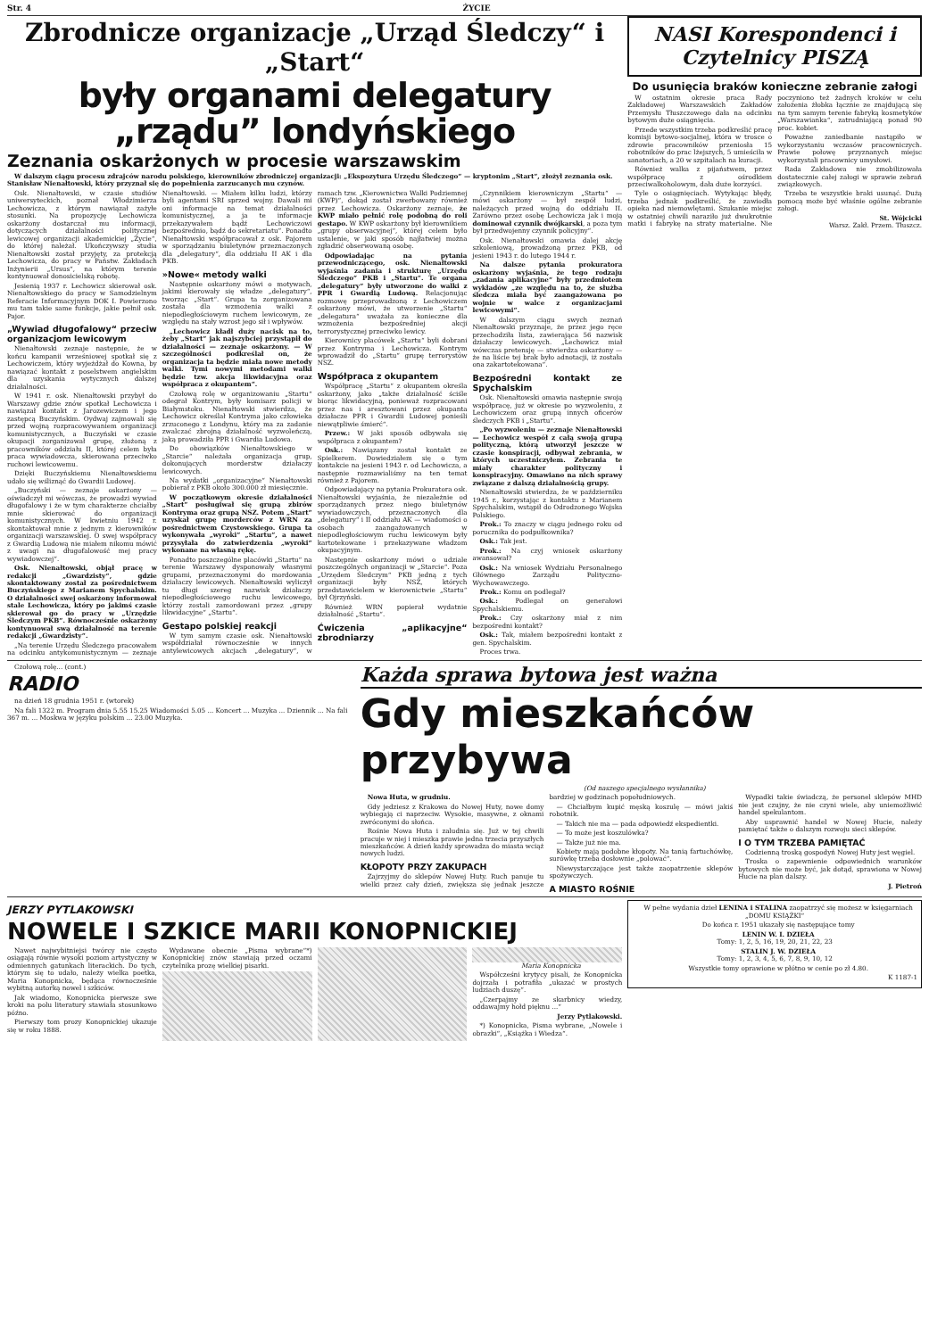Str. 4 ŻYCIE
Zbrodnicze organizacje „Urząd Śledczy“ i „Start“
były organami delegatury „rządu” londyńskiego
Zeznania oskarżonych w procesie warszawskim
W dalszym ciągu procesu zdrajców narodu polskiego, kierowników zbrodniczej organizacji: „Ekspozytura Urzędu Śledczego“ — kryptonim „Start“, złożył zeznania osk. Stanisław Nienałtowski, który przyznał się do popełnienia zarzucanych mu czynów.
Osk. Nienałtowski, w czasie studiów uniwersyteckich, poznał Włodzimierza Lechowicza, z którym nawiązał zażyłe stosunki. Na propozycję Lechowicza oskarżony dostarczał mu informacji, dotyczących działalności politycznej lewicowej organizacji akademickiej „Życie“, do której należał. Ukończywszy studia Nienałtowski został przyjęty, za protekcją Lechowicza, do pracy w Państw. Zakładach Inżynierii „Ursus“, na którym terenie kontynuował donosicielską robotę.
Jesienią 1937 r. Lechowicz skierował osk. Nienałtowskiego do pracy w Samodzielnym Referacie Informacyjnym DOK I. Powierzono mu tam takie same funkcje, jakie pełnił osk. Pajor.
„Wywiad długofalowy“ przeciw organizacjom lewicowym
Nienałtowski zeznaje następnie, że w końcu kampanii wrześniowej spotkał się z Lechowiczem, który wyjeżdżał do Kowna, by nawiązać kontakt z poselstwem angielskim dla uzyskania wytycznych dalszej działalności.
W 1941 r. osk. Nienałtowski przybył do Warszawy gdzie znów spotkał Lechowicza i nawiązał kontakt z Jarozewiczem i jego zastępcą Buczyńskim. Oydwaj zajmowali się przed wojną rozpracowywaniem organizacji komunistycznych, a Buczyński w czasie okupacji zorganizował grupę, złożoną z pracowników oddziału II, której celem była praca wywiadowcza, skierowana przeciwko ruchowi lewicowemu.
Dzięki Buczyńskiemu Nienałtowskiemu udało się wśliznąć do Gwardii Ludowej.
„Buczyński — zeznaje oskarżony — oświadczył mi wówczas, że prowadzi wywiad długofalowy i że w tym charakterze chciałby mnie skierować do organizacji komunistycznych. W kwietniu 1942 r. skontaktował mnie z jednym z kierowników organizacji warszawskiej. O swej współpracy z Gwardią Ludową nie miałem nikomu mówić z uwagi na długofalowość mej pracy wywiadowczej“.
Osk. Nienałtowski, objął pracę w redakcji „Gwardzisty“, gdzie skontaktowany został za pośrednictwem Buczyńskiego z Marianem Spychalskim. O działalności swej oskarżony informował stale Lechowicza, który po jakimś czasie skierował go do pracy w „Urzędzie Śledczym PKB“. Równocześnie oskarżony kontynuował swą działalność na terenie redakcji „Gwardzisty“.
„Na terenie Urzędu Śledczego pracowałem na odcinku antykomunistycznym — zeznaje Nienałtowski. — Miałem kilku ludzi, którzy byli agentami SRI sprzed wojny. Dawali mi oni informacje na temat działalności komunistycznej, a ja te informacje przekazywałem bądź Lechowiczowi bezpośrednio, bądź do sekretariatu“. Ponadto Nienałtowski współpracował z osk. Pajorem w sporządzaniu biuletynów przeznaczonych dla „delegatury“, dla oddziału II AK i dla PKB.
»Nowe« metody walki
Następnie oskarżony mówi o motywach, jakimi kierowały się władze „delegatury“, tworząc „Start“. Grupa ta zorganizowana została dla wzmożenia walki z niepodległościowym ruchem lewicowym, ze względu na stały wzrost jego sił i wpływów.
„Lechowicz kładł duży nacisk na to, żeby „Start“ jak najszybciej przystąpił do działalności — zeznaje oskarżony. — W szczególności podkreślał on, że organizacja ta będzie miała nowe metody walki. Tymi nowymi metodami walki będzie tzw. akcja likwidacyjna oraz współpraca z okupantem“.
Czołową rolę w organizowaniu „Startu“ odegrał Kontrym, były komisarz policji w Białymstoku. Nienałtowski stwierdza, że Lechowicz określał Kontryma jako człowieka zrzuconego z Londynu, który ma za zadanie zwalczać zbrojną działalność wyzwoleńczą, jaką prowadziła PPR i Gwardia Ludowa.
Do obowiązków Nienałtowskiego w „Starcie“ należała organizacja grup, dokonujących morderstw działaczy lewicowych.
Na wydatki „organizacyjne“ Nienałtowski pobierał z PKB około 300.000 zł miesięcznie.
W początkowym okresie działalności „Start“ posługiwał się grupą zbirów Kontryma oraz grupą NSZ. Potem „Start“ uzyskał grupę morderców z WRN za pośrednictwem Czystowskiego. Grupa ta wykonywała „wyroki“ „Startu“, a nawet przysyłała do zatwierdzenia „wyroki“ wykonane na własną rękę.
Ponadto poszczególne placówki „Startu“ na terenie Warszawy dysponowały własnymi grupami, przeznaczonymi do mordowania działaczy lewicowych. Nienałtowski wyliczył tu długi szereg nazwisk działaczy niepodległościowego ruchu lewicowego, którzy zostali zamordowani przez „grupy likwidacyjne“ „Startu“.
Gestapo polskiej reakcji
W tym samym czasie osk. Nienałtowski współdziałał równocześnie w innych antylewicowych akcjach „delegatury“, w ramach tzw. „Kierownictwa Walki Podziemnej (KWP)“, dokąd został zwerbowany również przez Lechowicza. Oskarżony zeznaje, że KWP miało pełnić rolę podobną do roli gestapo. W KWP oskarżony był kierownikiem „grupy obserwacyjnej“, której celem było ustalenie, w jaki sposób najłatwiej można zgładzić obserwowaną osobę.
Odpowiadając na pytania przewodniczącego, osk. Nienałtowski wyjaśnia zadania i strukturę „Urzędu Śledczego“ PKB i „Startu“. Te organa „delegatury“ były utworzone do walki z PPR i Gwardią Ludową. Relacjonując rozmowę przeprowadzoną z Lechowiczem oskarżony mówi, że utworzenie „Startu“ „delegatura“ uważała za konieczne dla wzmożenia bezpośredniej akcji terrorystycznej przeciwko lewicy.
Kierownicy placówek „Startu“ byli dobrani przez Kontryma i Lechowicza. Kontrym wprowadził do „Startu“ grupę terrorystów NSZ.
Współpraca z okupantem
Współpracę „Startu“ z okupantem określa oskarżony, jako „także działalność ściśle biorąc likwidacyjną, ponieważ rozpracowani przez nas i aresztowani przez okupanta działacze PPR i Gwardii Ludowej ponieśli niewątpliwie śmierć“.
Przew.: W jaki sposób odbywała się współpraca z okupantem?
Osk.: Nawiązany został kontakt ze Spielkerem. Dowiedziałem się o tym kontakcie na jesieni 1943 r. od Lechowicza, a następnie rozmawialiśmy na ten temat również z Pajorem.
Odpowiadający na pytania Prokuratora osk. Nienałtowski wyjaśnia, że niezależnie od sporządzanych przez niego biuletynów wywiadowczych, przeznaczonych dla „delegatury“ i II oddziału AK — wiadomości o osobach zaangażowanych w niepodległościowym ruchu lewicowym były kartotekowane i przekazywane władzom okupacyjnym.
Następnie oskarżony mówi o udziale poszczególnych organizacji w „Starcie“. Poza „Urzędem Śledczym“ PKB jedną z tych organizacji były NSZ, których przedstawicielem w kierownictwie „Startu“ był Ojrzyński.
Również WRN popierał wydatnie działalność „Startu“.
Ćwiczenia „aplikacyjne“ zbrodniarzy
„Czynnikiem kierowniczym „Startu“ — mówi oskarżony — był zespół ludzi, należących przed wojną do oddziału II. Zarówno przez osobę Lechowicza jak i moją dominował czynnik dwójkarski, a poza tym był przedwojenny czynnik policyjny“.
Osk. Nienałtowski omawia dalej akcję szkoleniową, prowadzoną przez PKB, od jesieni 1943 r. do lutego 1944 r.
Na dalsze pytania prokuratora oskarżony wyjaśnia, że tego rodzaju „zadania aplikacyjne“ były przedmiotem wykładów „ze względu na to, że służba śledcza miała być zaangażowana po wojnie w walce z organizacjami lewicowymi“.
W dalszym ciągu swych zeznań Nienałtowski przyznaje, że przez jego ręce przechodziła lista, zawierająca 56 nazwisk działaczy lewicowych. „Lechowicz miał wówczas pretensję — stwierdza oskarżony — że na liście tej brak było adnotacji, iż została ona zakartotekowana“.
Bezpośredni kontakt ze Spychalskim
Osk. Nienałtowski omawia następnie swoją współpracę, już w okresie po wyzwoleniu, z Lechowiczem oraz grupą innych oficerów śledczych PKB i „Startu“.
„Po wyzwoleniu — zeznaje Nienałtowski — Lechowicz wespół z całą swoją grupą polityczną, którą utworzył jeszcze w czasie konspiracji, odbywał zebrania, w których uczestniczyłem. Zebrania te miały charakter polityczny i konspiracyjny. Omawiano na nich sprawy związane z dalszą działalnością grupy.
Nienałtowski stwierdza, że w październiku 1945 r., korzystając z kontaktu z Marianem Spychalskim, wstąpił do Odrodzonego Wojska Polskiego.
Prok.: To znaczy w ciągu jednego roku od porucznika do podpułkownika?
Osk.: Tak jest.
Prok.: Na czyj wniosek oskarżony awansował?
Osk.: Na wniosek Wydziału Personalnego Głównego Zarządu Polityczno-Wychowawczego.
Prok.: Komu on podlegał?
Osk.: Podlegał on generałowi Spychalskiemu.
Prok.: Czy oskarżony miał z nim bezpośredni kontakt?
Osk.: Tak, miałem bezpośredni kontakt z gen. Spychalskim.
Proces trwa.
NASI Korespondenci i Czytelnicy PISZĄ
Do usunięcia braków konieczne zebranie załogi
W ostatnim okresie praca Rady Zakładowej Warszawskich Zakładów Przemysłu Tłuszczowego dała na odcinku bytowym duże osiągnięcia.
Przede wszystkim trzeba podkreślić pracę komisji bytowo-socjalnej, która w trosce o zdrowie pracowników przeniosła 15 robotników do prac lżejszych, 5 umieściła w sanatoriach, a 20 w szpitalach na kuracji.
Również walka z pijaństwem, przez współpracę z ośrodkiem przeciwalkoholowym, dała duże korzyści.
Tyle o osiągnięciach. Wytykając błędy, trzeba jednak podkreślić, że zawiodła opieka nad niemowlętami. Szukanie miejsc w ostatniej chwili naraziło już dwukrotnie matki i fabrykę na straty materialne. Nie poczyniono też żadnych kroków w celu założenia żłobka łącznie ze znajdującą się na tym samym terenie fabryką kosmetyków „Warszawianka“, zatrudniającą ponad 90 proc. kobiet.
Poważne zaniedbanie nastąpiło w wykorzystaniu wczasów pracowniczych. Prawie połowę przyznanych miejsc wykorzystali pracownicy umysłowi.
Rada Zakładowa nie zmobilizowała dostatecznie całej załogi w sprawie zebrań związkowych.
Trzeba te wszystkie braki usunąć. Dużą pomocą może być właśnie ogólne zebranie załogi.
St. Wójcicki
Warsz. Zakł. Przem. Tłuszcz.
Czołową rolę... (cont.)
RADIO
na dzień 18 grudnia 1951 r. (wtorek)
Na fali 1322 m. Program dnia 5.55 15.25 Wiadomości 5.05 ... Koncert ... Muzyka ... Dziennik ... Na fali 367 m. ... Moskwa w języku polskim ... 23.00 Muzyka.
Każda sprawa bytowa jest ważna
Gdy mieszkańców przybywa
(Od naszego specjalnego wysłannika)
Nowa Huta, w grudniu.
Gdy jedziesz z Krakowa do Nowej Huty, nowe domy wybiegają ci naprzeciw. Wysokie, masywne, z oknami zwróconymi do słońca.
Rośnie Nowa Huta i zaludnia się. Już w tej chwili pracuje w niej i mieszka prawie jedna trzecia przyszłych mieszkańców. A dzień każdy sprowadza do miasta wciąż nowych ludzi.
KŁOPOTY PRZY ZAKUPACH
Zajrzyjmy do sklepów Nowej Huty. Ruch panuje tu wielki przez cały dzień, zwiększa się jednak jeszcze bardziej w godzinach popołudniowych.
— Chciałbym kupić męską koszulę — mówi jakiś robotnik.
— Takich nie ma — pada odpowiedź ekspedientki.
— To może jest koszulówka?
— Także już nie ma.
Kobiety mają podobne kłopoty. Na tanią fartuchówkę, surówkę trzeba dosłownie „polować“.
Niewystarczające jest także zaopatrzenie sklepów spożywczych.
A MIASTO ROŚNIE
Wypadki takie świadczą, że personel sklepów MHD nie jest czujny, że nie czyni wiele, aby uniemożliwić handel spekulantom.
Aby usprawnić handel w Nowej Hucie, należy pamiętać także o dalszym rozwoju sieci sklepów.
I O TYM TRZEBA PAMIĘTAĆ
Codzienną troską gospodyń Nowej Huty jest węgiel.
Troska o zapewnienie odpowiednich warunków bytowych nie może być, jak dotąd, sprawiona w Nowej Hucie na plan dalszy.
J. Pietroń
JERZY PYTLAKOWSKI
NOWELE I SZKICE MARII KONOPNICKIEJ
Nawet najwybitniejsi twórcy nie często osiągają równie wysoki poziom artystyczny w odmiennych gatunkach literackich. Do tych, którym się to udało, należy wielka poetka, Maria Konopnicka, będąca równocześnie wybitną autorką nowel i szkiców.
Jak wiadomo, Konopnicka pierwsze swe kroki na polu literatury stawiała stosunkowo późno.
Pierwszy tom prozy Konopnickiej ukazuje się w roku 1888.
Wydawane obecnie „Pisma wybrane“*) Konopnickiej znów stawiają przed oczami czytelnika prozę wielkiej pisarki.
Maria Konopnicka
Współcześni krytycy pisali, że Konopnicka dojrzała i potrafiła „ukazać w prostych ludziach duszę“.
„Czerpajmy ze skarbnicy wiedzy, oddawajmy hołd pięknu ...“
Jerzy Pytlakowski.
*) Konopnicka, Pisma wybrane, „Nowele i obrazki“, „Książka i Wiedza“.
W pełne wydania dzieł LENINA i STALINA zaopatrzyć się możesz w księgarniach „DOMU KSIĄŻKI“
Do końca r. 1951 ukazały się następujące tomy
LENIN W. I. DZIEŁA
Tomy: 1, 2, 5, 16, 19, 20, 21, 22, 23
STALIN J. W. DZIEŁA
Tomy: 1, 2, 3, 4, 5, 6, 7, 8, 9, 10, 12
Wszystkie tomy oprawione w płótno w cenie po zł 4.80.
K 1187-1